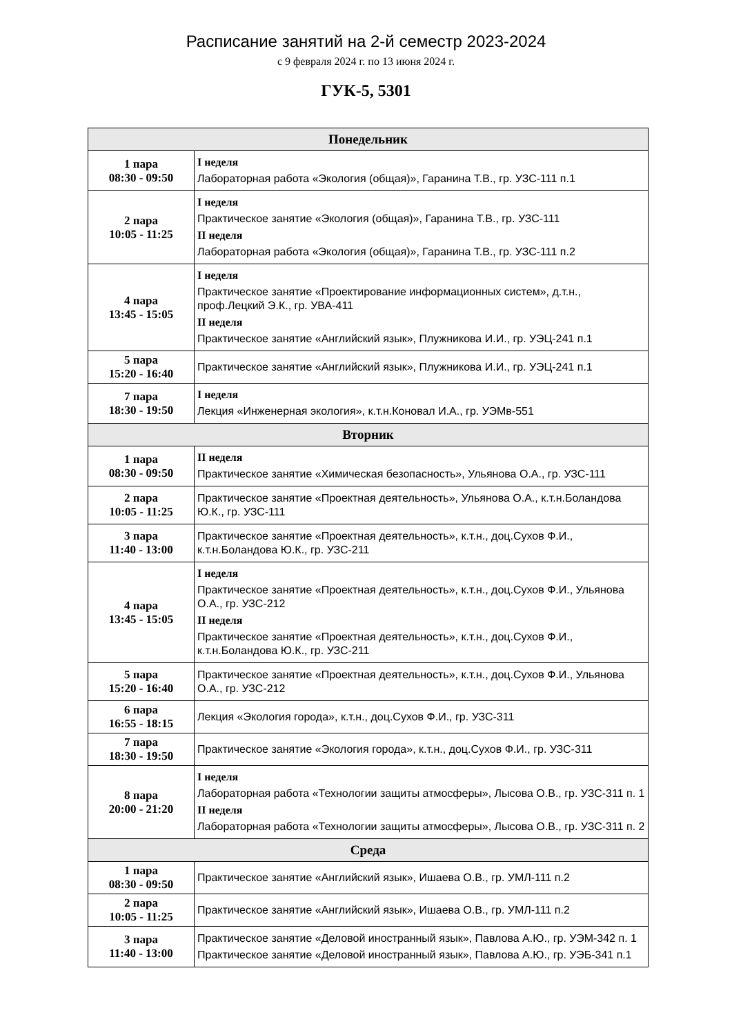Расписание занятий на 2-й семестр 2023-2024
с 9 февраля 2024 г. по 13 июня 2024 г.
ГУК-5, 5301
| Понедельник | |
| --- | --- |
| 1 пара 08:30 - 09:50 | I неделя Лабораторная работа «Экология (общая)», Гаранина Т.В., гр. УЗС-111 п.1 |
| 2 пара 10:05 - 11:25 | I неделя Практическое занятие «Экология (общая)», Гаранина Т.В., гр. УЗС-111 II неделя Лабораторная работа «Экология (общая)», Гаранина Т.В., гр. УЗС-111 п.2 |
| 4 пара 13:45 - 15:05 | I неделя Практическое занятие «Проектирование информационных систем», д.т.н., проф.Лецкий Э.К., гр. УВА-411 II неделя Практическое занятие «Английский язык», Плужникова И.И., гр. УЭЦ-241 п.1 |
| 5 пара 15:20 - 16:40 | Практическое занятие «Английский язык», Плужникова И.И., гр. УЭЦ-241 п.1 |
| 7 пара 18:30 - 19:50 | I неделя Лекция «Инженерная экология», к.т.н.Коновал И.А., гр. УЭМв-551 |
| Вторник | |
| 1 пара 08:30 - 09:50 | II неделя Практическое занятие «Химическая безопасность», Ульянова О.А., гр. УЗС-111 |
| 2 пара 10:05 - 11:25 | Практическое занятие «Проектная деятельность», Ульянова О.А., к.т.н.Боландова Ю.К., гр. УЗС-111 |
| 3 пара 11:40 - 13:00 | Практическое занятие «Проектная деятельность», к.т.н., доц.Сухов Ф.И., к.т.н.Боландова Ю.К., гр. УЗС-211 |
| 4 пара 13:45 - 15:05 | I неделя Практическое занятие «Проектная деятельность», к.т.н., доц.Сухов Ф.И., Ульянова О.А., гр. УЗС-212 II неделя Практическое занятие «Проектная деятельность», к.т.н., доц.Сухов Ф.И., к.т.н.Боландова Ю.К., гр. УЗС-211 |
| 5 пара 15:20 - 16:40 | Практическое занятие «Проектная деятельность», к.т.н., доц.Сухов Ф.И., Ульянова О.А., гр. УЗС-212 |
| 6 пара 16:55 - 18:15 | Лекция «Экология города», к.т.н., доц.Сухов Ф.И., гр. УЗС-311 |
| 7 пара 18:30 - 19:50 | Практическое занятие «Экология города», к.т.н., доц.Сухов Ф.И., гр. УЗС-311 |
| 8 пара 20:00 - 21:20 | I неделя Лабораторная работа «Технологии защиты атмосферы», Лысова О.В., гр. УЗС-311 п. 1 II неделя Лабораторная работа «Технологии защиты атмосферы», Лысова О.В., гр. УЗС-311 п. 2 |
| Среда | |
| 1 пара 08:30 - 09:50 | Практическое занятие «Английский язык», Ишаева О.В., гр. УМЛ-111 п.2 |
| 2 пара 10:05 - 11:25 | Практическое занятие «Английский язык», Ишаева О.В., гр. УМЛ-111 п.2 |
| 3 пара 11:40 - 13:00 | Практическое занятие «Деловой иностранный язык», Павлова А.Ю., гр. УЭМ-342 п. 1 Практическое занятие «Деловой иностранный язык», Павлова А.Ю., гр. УЭБ-341 п.1 |